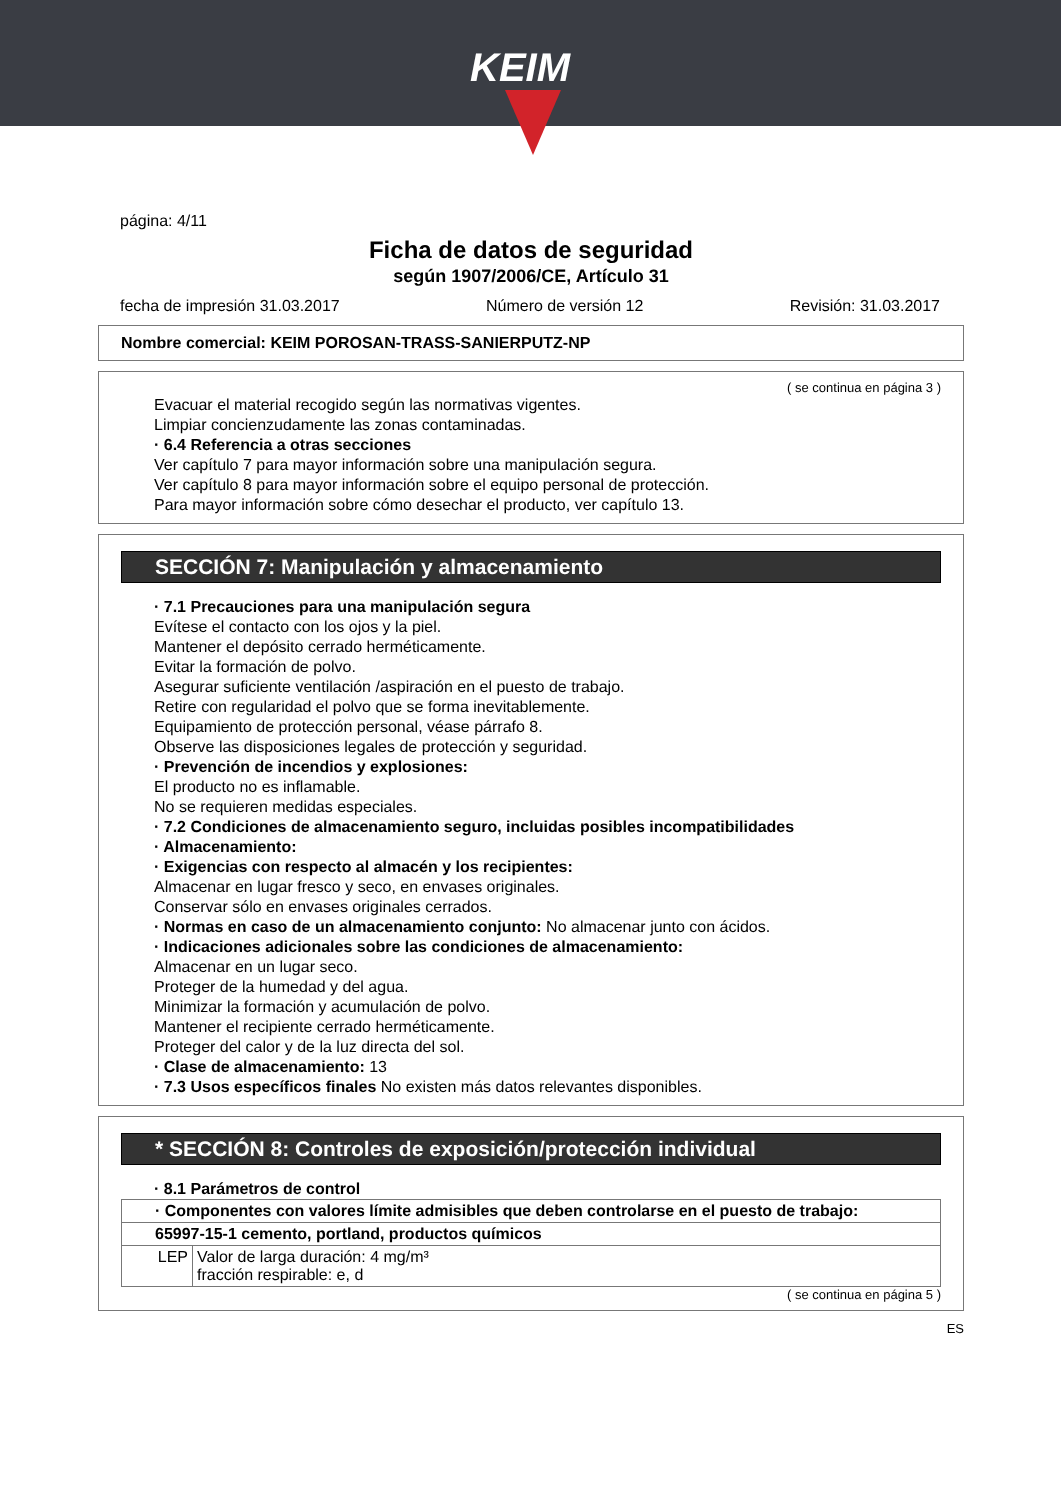KEIM
página: 4/11
Ficha de datos de seguridad
según 1907/2006/CE, Artículo 31
fecha de impresión 31.03.2017 Número de versión 12 Revisión: 31.03.2017
Nombre comercial: KEIM POROSAN-TRASS-SANIERPUTZ-NP
( se continua en página 3 )
Evacuar el material recogido según las normativas vigentes.
Limpiar concienzudamente las zonas contaminadas.
· 6.4 Referencia a otras secciones
Ver capítulo 7 para mayor información sobre una manipulación segura.
Ver capítulo 8 para mayor información sobre el equipo personal de protección.
Para mayor información sobre cómo desechar el producto, ver capítulo 13.
SECCIÓN 7: Manipulación y almacenamiento
· 7.1 Precauciones para una manipulación segura
Evítese el contacto con los ojos y la piel.
Mantener el depósito cerrado herméticamente.
Evitar la formación de polvo.
Asegurar suficiente ventilación /aspiración en el puesto de trabajo.
Retire con regularidad el polvo que se forma inevitablemente.
Equipamiento de protección personal, véase párrafo 8.
Observe las disposiciones legales de protección y seguridad.
· Prevención de incendios y explosiones:
El producto no es inflamable.
No se requieren medidas especiales.
· 7.2 Condiciones de almacenamiento seguro, incluidas posibles incompatibilidades
· Almacenamiento:
· Exigencias con respecto al almacén y los recipientes:
Almacenar en lugar fresco y seco, en envases originales.
Conservar sólo en envases originales cerrados.
· Normas en caso de un almacenamiento conjunto: No almacenar junto con ácidos.
· Indicaciones adicionales sobre las condiciones de almacenamiento:
Almacenar en un lugar seco.
Proteger de la humedad y del agua.
Minimizar la formación y acumulación de polvo.
Mantener el recipiente cerrado herméticamente.
Proteger del calor y de la luz directa del sol.
· Clase de almacenamiento: 13
· 7.3 Usos específicos finales No existen más datos relevantes disponibles.
* SECCIÓN 8: Controles de exposición/protección individual
· 8.1 Parámetros de control
| · Componentes con valores límite admisibles que deben controlarse en el puesto de trabajo: | |
| 65997-15-1 cemento, portland, productos químicos | |
| LEP | Valor de larga duración: 4 mg/m³ fracción respirable: e, d |
( se continua en página 5 )
ES